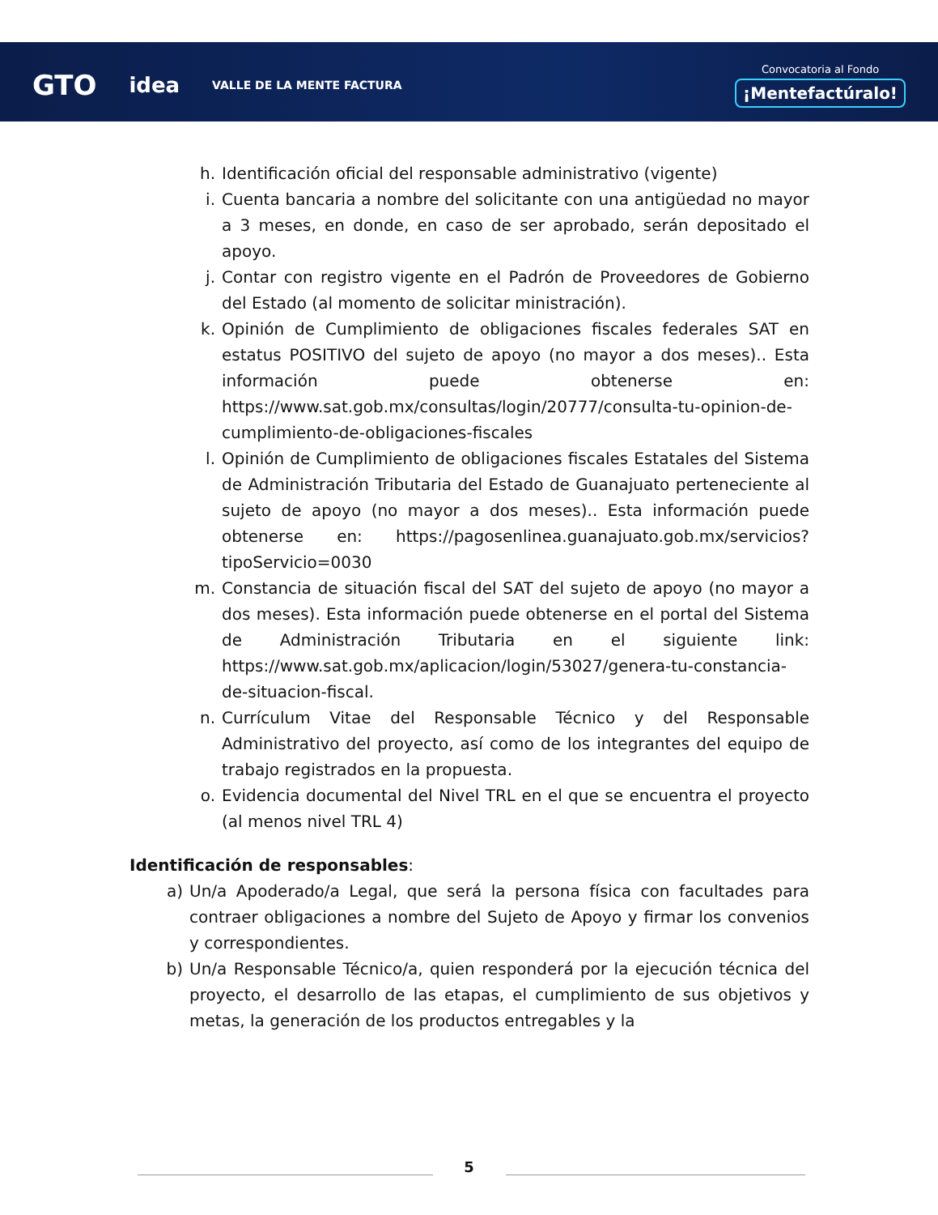GTO idea VALLE DE LA MENTE FACTURA
Convocatoria al Fondo
¡Mentefactúralo!
h. Identificación oficial del responsable administrativo (vigente)
i. Cuenta bancaria a nombre del solicitante con una antigüedad no mayor a 3 meses, en donde, en caso de ser aprobado, serán depositado el apoyo.
j. Contar con registro vigente en el Padrón de Proveedores de Gobierno del Estado (al momento de solicitar ministración).
k. Opinión de Cumplimiento de obligaciones fiscales federales SAT en estatus POSITIVO del sujeto de apoyo (no mayor a dos meses).. Esta información puede obtenerse en: https://www.sat.gob.mx/consultas/login/20777/consulta-tu-opinion-de-cumplimiento-de-obligaciones-fiscales
l. Opinión de Cumplimiento de obligaciones fiscales Estatales del Sistema de Administración Tributaria del Estado de Guanajuato perteneciente al sujeto de apoyo (no mayor a dos meses).. Esta información puede obtenerse en: https://pagosenlinea.guanajuato.gob.mx/servicios?tipoServicio=0030
m. Constancia de situación fiscal del SAT del sujeto de apoyo (no mayor a dos meses). Esta información puede obtenerse en el portal del Sistema de Administración Tributaria en el siguiente link: https://www.sat.gob.mx/aplicacion/login/53027/genera-tu-constancia-de-situacion-fiscal.
n. Currículum Vitae del Responsable Técnico y del Responsable Administrativo del proyecto, así como de los integrantes del equipo de trabajo registrados en la propuesta.
o. Evidencia documental del Nivel TRL en el que se encuentra el proyecto (al menos nivel TRL 4)
Identificación de responsables:
a) Un/a Apoderado/a Legal, que será la persona física con facultades para contraer obligaciones a nombre del Sujeto de Apoyo y firmar los convenios y correspondientes.
b) Un/a Responsable Técnico/a, quien responderá por la ejecución técnica del proyecto, el desarrollo de las etapas, el cumplimiento de sus objetivos y metas, la generación de los productos entregables y la
5